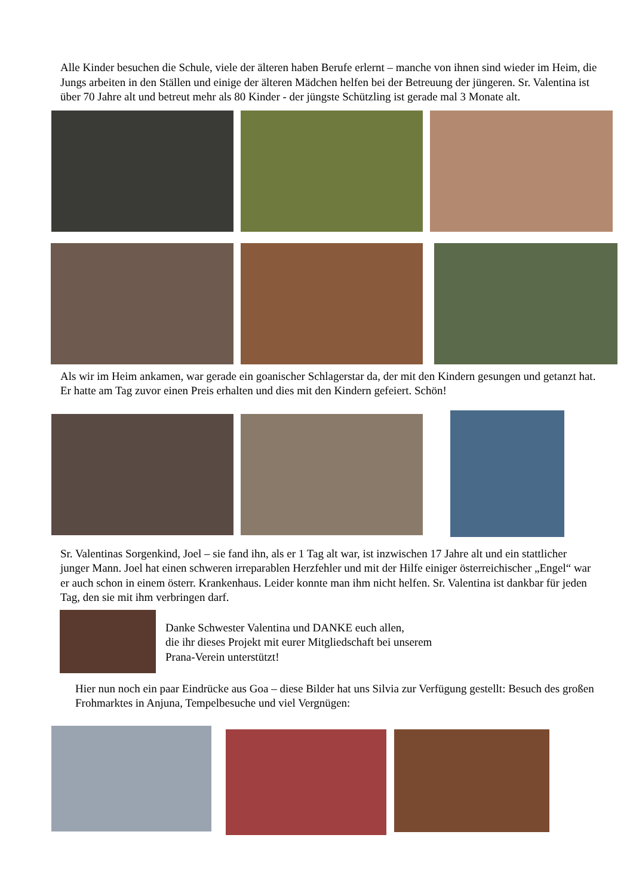Alle Kinder besuchen die Schule, viele der älteren haben Berufe erlernt – manche von ihnen sind wieder im Heim, die Jungs arbeiten in den Ställen und einige der älteren Mädchen helfen bei der Betreuung der jüngeren. Sr. Valentina ist über 70 Jahre alt und betreut mehr als 80 Kinder - der jüngste Schützling ist gerade mal 3 Monate alt.
Als wir im Heim ankamen, war gerade ein goanischer Schlagerstar da, der mit den Kindern gesungen und getanzt hat. Er hatte am Tag zuvor einen Preis erhalten und dies mit den Kindern gefeiert. Schön!
Sr. Valentinas Sorgenkind, Joel – sie fand ihn, als er 1 Tag alt war, ist inzwischen 17 Jahre alt und ein stattlicher junger Mann. Joel hat einen schweren irreparablen Herzfehler und mit der Hilfe einiger österreichischer „Engel“ war er auch schon in einem österr. Krankenhaus. Leider konnte man ihm nicht helfen. Sr. Valentina ist dankbar für jeden Tag, den sie mit ihm verbringen darf.
Danke Schwester Valentina und DANKE euch allen,
die ihr dieses Projekt mit eurer Mitgliedschaft bei unserem
Prana-Verein unterstützt!
Hier nun noch ein paar Eindrücke aus Goa – diese Bilder hat uns Silvia zur Verfügung gestellt: Besuch des großen Frohmarktes in Anjuna, Tempelbesuche und viel Vergnügen: